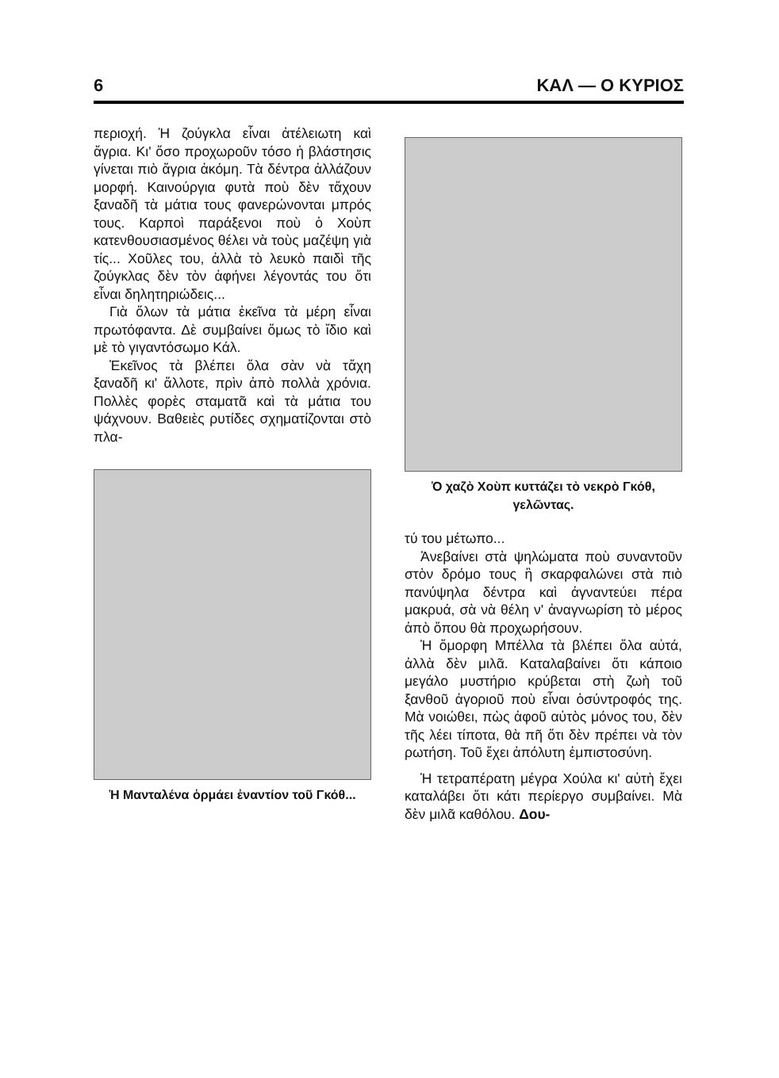6 ΚΑΛ — Ο ΚΥΡΙΟΣ
περιοχή. Ἡ ζούγκλα εἶναι ἀτέλειωτη καὶ ἄγρια. Κι' ὅσο προχωροῦν τόσο ἡ βλάστησις γίνεται πιὸ ἄγρια ἀκόμη. Τὰ δέντρα ἀλλάζουν μορφή. Καινούργια φυτὰ ποὺ δὲν τἄχουν ξαναδῆ τὰ μάτια τους φανερώνονται μπρός τους. Καρποὶ παράξενοι ποὺ ὁ Χοὺπ κατενθουσιασμένος θέλει νὰ τοὺς μαζέψη γιὰ τίς... Χοῦλες του, ἀλλὰ τὸ λευκὸ παιδὶ τῆς ζούγκλας δὲν τὸν ἀφήνει λέγοντάς του ὅτι εἶναι δηλητηριώδεις...
Γιὰ ὅλων τὰ μάτια ἐκεῖνα τὰ μέρη εἶναι πρωτόφαντα. Δὲ συμβαίνει ὅμως τὸ ἴδιο καὶ μὲ τὸ γιγαντόσωμο Κάλ.
Ἐκεῖνος τὰ βλέπει ὅλα σὰν νὰ τἄχη ξαναδῆ κι' ἄλλοτε, πρὶν ἀπὸ πολλὰ χρόνια. Πολλὲς φορὲς σταματᾶ καὶ τὰ μάτια του ψάχνουν. Βαθειὲς ρυτίδες σχηματίζονται στὸ πλα-
Ἡ Μανταλένα ὁρμάει ἐναντίον τοῦ Γκόθ...
Ὁ χαζὸ Χοὺπ κυττάζει τὸ νεκρὸ Γκόθ, γελῶντας.
τύ του μέτωπο...
Ἀνεβαίνει στὰ ψηλώματα ποὺ συναντοῦν στὸν δρόμο τους ἢ σκαρφαλώνει στὰ πιὸ πανύψηλα δέντρα καὶ ἀγναντεύει πέρα μακρυά, σὰ νὰ θέλη ν' ἀναγνωρίση τὸ μέρος ἀπὸ ὅπου θὰ προχωρήσουν.
Ἡ ὄμορφη Μπέλλα τὰ βλέπει ὅλα αὐτά, ἀλλὰ δὲν μιλᾶ. Καταλαβαίνει ὅτι κάποιο μεγάλο μυστήριο κρύβεται στὴ ζωὴ τοῦ ξανθοῦ ἀγοριοῦ ποὺ εἶναι ὁσύντροφός της. Μὰ νοιώθει, πὼς ἀφοῦ αὐτὸς μόνος του, δὲν τῆς λέει τίποτα, θὰ πῆ ὅτι δὲν πρέπει νὰ τὸν ρωτήση. Τοῦ ἔχει ἀπόλυτη ἐμπιστοσύνη.
Ἡ τετραπέρατη μέγρα Χούλα κι' αὐτὴ ἔχει καταλάβει ὅτι κάτι περίεργο συμβαίνει. Μὰ δὲν μιλᾶ καθόλου. Δου-